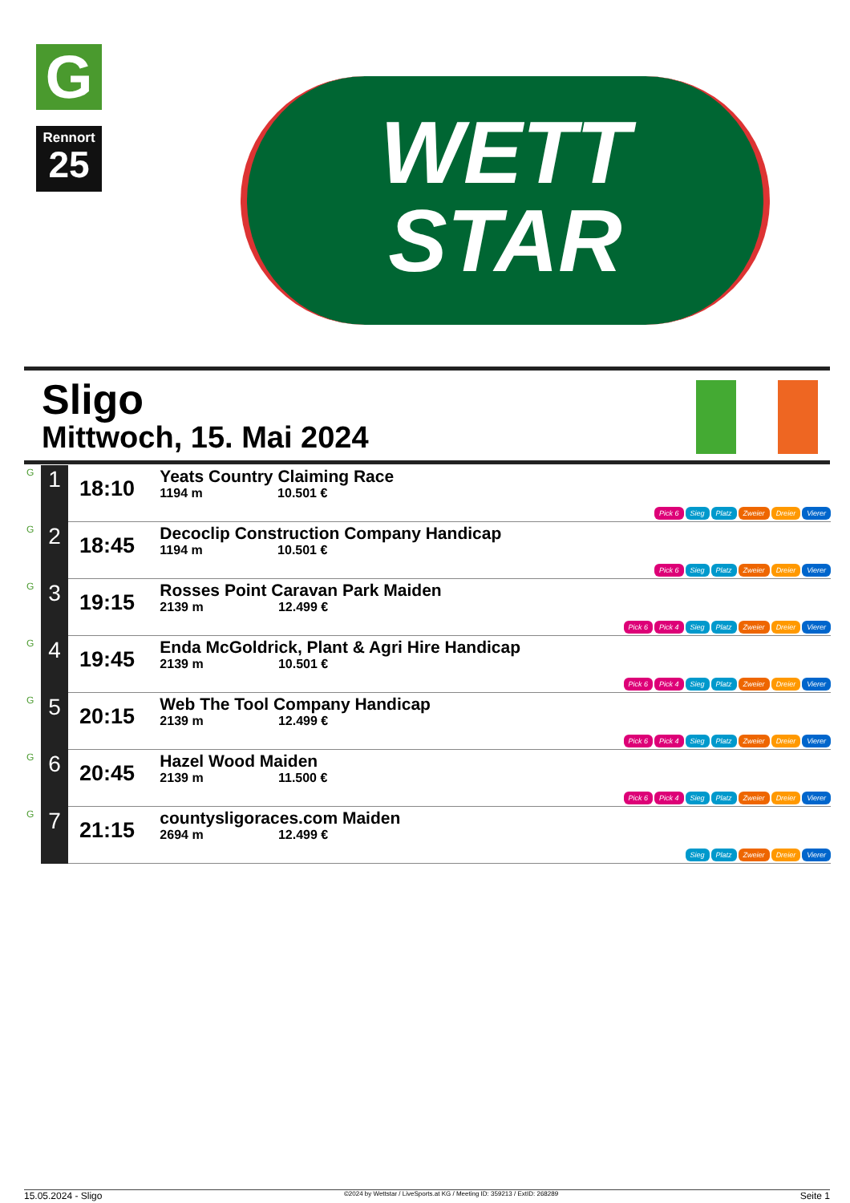G
Rennort
25
WETT
STAR
Sligo
Mittwoch, 15. Mai 2024
| G | 1 | 18:10 | Yeats Country Claiming Race 1194 m 10.501 € | Pick 6 Sieg Platz Zweier Dreier Vierer |
| G | 2 | 18:45 | Decoclip Construction Company Handicap 1194 m 10.501 € | Pick 6 Sieg Platz Zweier Dreier Vierer |
| G | 3 | 19:15 | Rosses Point Caravan Park Maiden 2139 m 12.499 € | Pick 6 Pick 4 Sieg Platz Zweier Dreier Vierer |
| G | 4 | 19:45 | Enda McGoldrick, Plant & Agri Hire Handicap 2139 m 10.501 € | Pick 6 Pick 4 Sieg Platz Zweier Dreier Vierer |
| G | 5 | 20:15 | Web The Tool Company Handicap 2139 m 12.499 € | Pick 6 Pick 4 Sieg Platz Zweier Dreier Vierer |
| G | 6 | 20:45 | Hazel Wood Maiden 2139 m 11.500 € | Pick 6 Pick 4 Sieg Platz Zweier Dreier Vierer |
| G | 7 | 21:15 | countysligoraces.com Maiden 2694 m 12.499 € | Sieg Platz Zweier Dreier Vierer |
15.05.2024 - Sligo ©2024 by Wettstar / LiveSports.at KG / Meeting ID: 359213 / ExtID: 268289 Seite 1